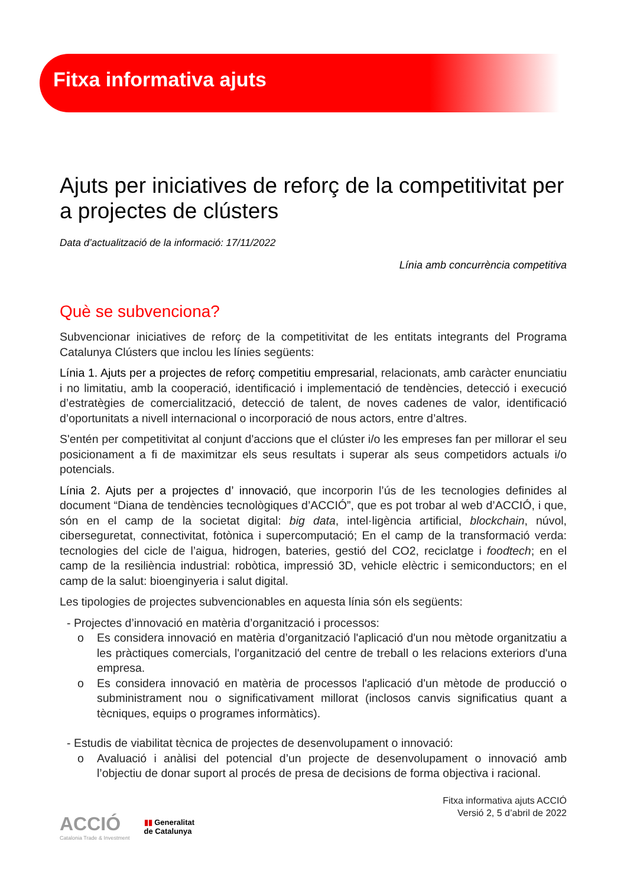Fitxa informativa ajuts
Ajuts per iniciatives de reforç de la competitivitat per a projectes de clústers
Data d’actualització de la informació: 17/11/2022
Línia amb concurrència competitiva
Què se subvenciona?
Subvencionar iniciatives de reforç de la competitivitat de les entitats integrants del Programa Catalunya Clústers que inclou les línies següents:
Línia 1. Ajuts per a projectes de reforç competitiu empresarial, relacionats, amb caràcter enunciatiu i no limitatiu, amb la cooperació, identificació i implementació de tendències, detecció i execució d’estratègies de comercialització, detecció de talent, de noves cadenes de valor, identificació d’oportunitats a nivell internacional o incorporació de nous actors, entre d’altres.
S'entén per competitivitat al conjunt d'accions que el clúster i/o les empreses fan per millorar el seu posicionament a fi de maximitzar els seus resultats i superar als seus competidors actuals i/o potencials.
Línia 2. Ajuts per a projectes d’ innovació, que incorporin l’ús de les tecnologies definides al document “Diana de tendències tecnològiques d’ACCIÓ”, que es pot trobar al web d’ACCIÓ, i que, són en el camp de la societat digital: big data, intel·ligència artificial, blockchain, núvol, ciberseguretat, connectivitat, fotònica i supercomputació; En el camp de la transformació verda: tecnologies del cicle de l’aigua, hidrogen, bateries, gestió del CO2, reciclatge i foodtech; en el camp de la resiliència industrial: robòtica, impressió 3D, vehicle elèctric i semiconductors; en el camp de la salut: bioenginyeria i salut digital.
Les tipologies de projectes subvencionables en aquesta línia són els següents:
- Projectes d’innovació en matèria d’organització i processos:
o Es considera innovació en matèria d’organització l'aplicació d'un nou mètode organitzatiu a les pràctiques comercials, l'organització del centre de treball o les relacions exteriors d'una empresa.
o Es considera innovació en matèria de processos l'aplicació d'un mètode de producció o subministrament nou o significativament millorat (inclosos canvis significatius quant a tècniques, equips o programes informàtics).
- Estudis de viabilitat tècnica de projectes de desenvolupament o innovació:
o Avaluació i anàlisi del potencial d’un projecte de desenvolupament o innovació amb l’objectiu de donar suport al procés de presa de decisions de forma objectiva i racional.
Fitxa informativa ajuts ACCIÓ
Versió 2, 5 d’abril de 2022
ACCIÓ
Catalonia Trade & Investment
▮▮ Generalitat
de Catalunya